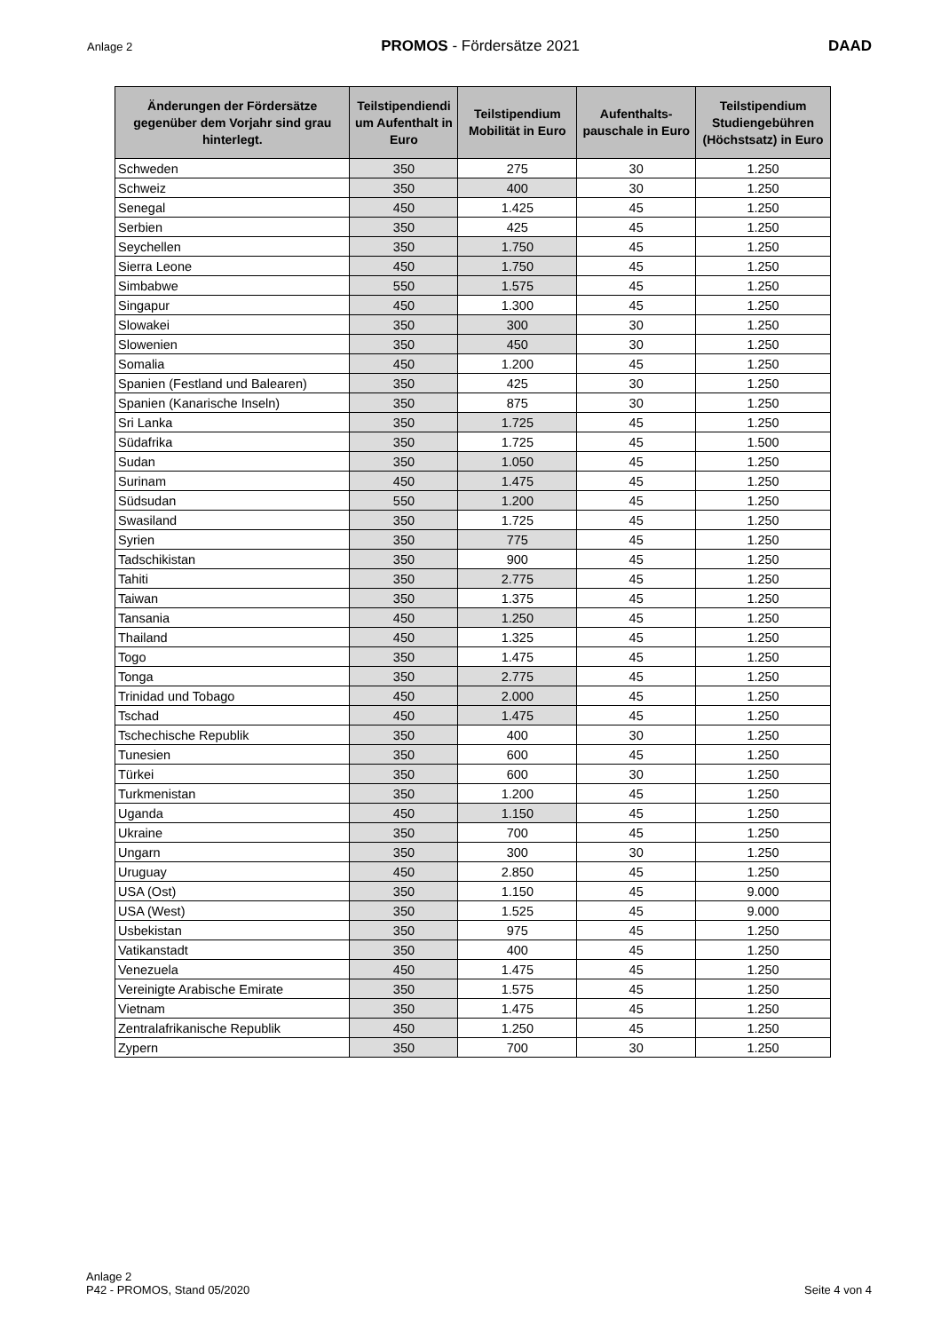Anlage 2 PROMOS - Fördersätze 2021 DAAD
| Änderungen der Fördersätze gegenüber dem Vorjahr sind grau hinterlegt. | Teilstipendiendi um Aufenthalt in Euro | Teilstipendium Mobilität in Euro | Aufenthalts-pauschale in Euro | Teilstipendium Studiengebühren (Höchstsatz) in Euro |
| --- | --- | --- | --- | --- |
| Schweden | 350 | 275 | 30 | 1.250 |
| Schweiz | 350 | 400 | 30 | 1.250 |
| Senegal | 450 | 1.425 | 45 | 1.250 |
| Serbien | 350 | 425 | 45 | 1.250 |
| Seychellen | 350 | 1.750 | 45 | 1.250 |
| Sierra Leone | 450 | 1.750 | 45 | 1.250 |
| Simbabwe | 550 | 1.575 | 45 | 1.250 |
| Singapur | 450 | 1.300 | 45 | 1.250 |
| Slowakei | 350 | 300 | 30 | 1.250 |
| Slowenien | 350 | 450 | 30 | 1.250 |
| Somalia | 450 | 1.200 | 45 | 1.250 |
| Spanien (Festland und Balearen) | 350 | 425 | 30 | 1.250 |
| Spanien (Kanarische Inseln) | 350 | 875 | 30 | 1.250 |
| Sri Lanka | 350 | 1.725 | 45 | 1.250 |
| Südafrika | 350 | 1.725 | 45 | 1.500 |
| Sudan | 350 | 1.050 | 45 | 1.250 |
| Surinam | 450 | 1.475 | 45 | 1.250 |
| Südsudan | 550 | 1.200 | 45 | 1.250 |
| Swasiland | 350 | 1.725 | 45 | 1.250 |
| Syrien | 350 | 775 | 45 | 1.250 |
| Tadschikistan | 350 | 900 | 45 | 1.250 |
| Tahiti | 350 | 2.775 | 45 | 1.250 |
| Taiwan | 350 | 1.375 | 45 | 1.250 |
| Tansania | 450 | 1.250 | 45 | 1.250 |
| Thailand | 450 | 1.325 | 45 | 1.250 |
| Togo | 350 | 1.475 | 45 | 1.250 |
| Tonga | 350 | 2.775 | 45 | 1.250 |
| Trinidad und Tobago | 450 | 2.000 | 45 | 1.250 |
| Tschad | 450 | 1.475 | 45 | 1.250 |
| Tschechische Republik | 350 | 400 | 30 | 1.250 |
| Tunesien | 350 | 600 | 45 | 1.250 |
| Türkei | 350 | 600 | 30 | 1.250 |
| Turkmenistan | 350 | 1.200 | 45 | 1.250 |
| Uganda | 450 | 1.150 | 45 | 1.250 |
| Ukraine | 350 | 700 | 45 | 1.250 |
| Ungarn | 350 | 300 | 30 | 1.250 |
| Uruguay | 450 | 2.850 | 45 | 1.250 |
| USA (Ost) | 350 | 1.150 | 45 | 9.000 |
| USA (West) | 350 | 1.525 | 45 | 9.000 |
| Usbekistan | 350 | 975 | 45 | 1.250 |
| Vatikanstadt | 350 | 400 | 45 | 1.250 |
| Venezuela | 450 | 1.475 | 45 | 1.250 |
| Vereinigte Arabische Emirate | 350 | 1.575 | 45 | 1.250 |
| Vietnam | 350 | 1.475 | 45 | 1.250 |
| Zentralafrikanische Republik | 450 | 1.250 | 45 | 1.250 |
| Zypern | 350 | 700 | 30 | 1.250 |
Anlage 2
P42 - PROMOS, Stand 05/2020
Seite 4 von 4